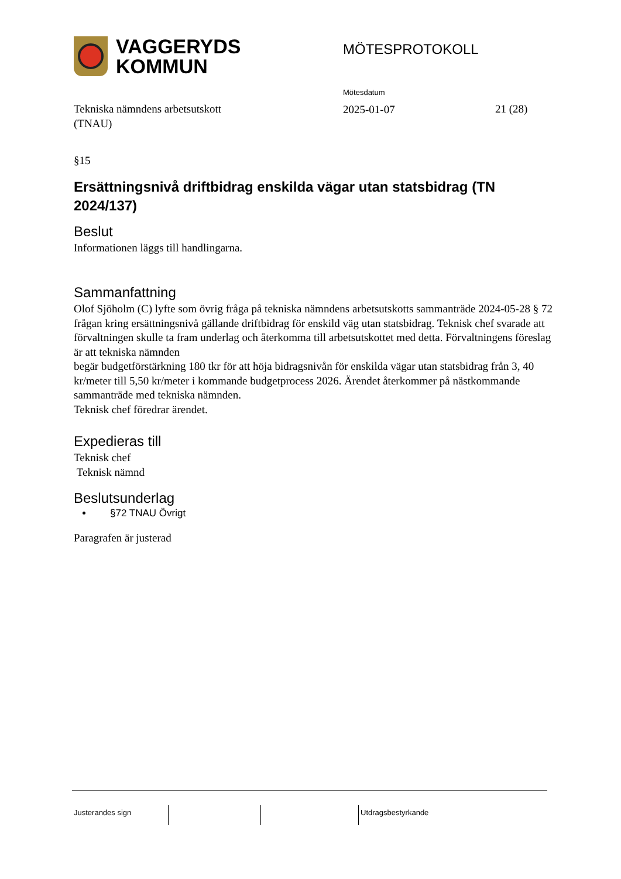VAGGERYDS
KOMMUN
MÖTESPROTOKOLL
Tekniska nämndens arbetsutskott
(TNAU)
Mötesdatum
2025-01-07
21 (28)
§15
Ersättningsnivå driftbidrag enskilda vägar utan statsbidrag (TN 2024/137)
Beslut
Informationen läggs till handlingarna.
Sammanfattning
Olof Sjöholm (C) lyfte som övrig fråga på tekniska nämndens arbetsutskotts sammanträde 2024-05-28 § 72 frågan kring ersättningsnivå gällande driftbidrag för enskild väg utan statsbidrag. Teknisk chef svarade att förvaltningen skulle ta fram underlag och återkomma till arbetsutskottet med detta. Förvaltningens föreslag är att tekniska nämnden
begär budgetförstärkning 180 tkr för att höja bidragsnivån för enskilda vägar utan statsbidrag från 3, 40 kr/meter till 5,50 kr/meter i kommande budgetprocess 2026. Ärendet återkommer på nästkommande sammanträde med tekniska nämnden.
Teknisk chef föredrar ärendet.
Expedieras till
Teknisk chef
Teknisk nämnd
Beslutsunderlag
§72 TNAU Övrigt
Paragrafen är justerad
Justerandes sign Utdragsbestyrkande